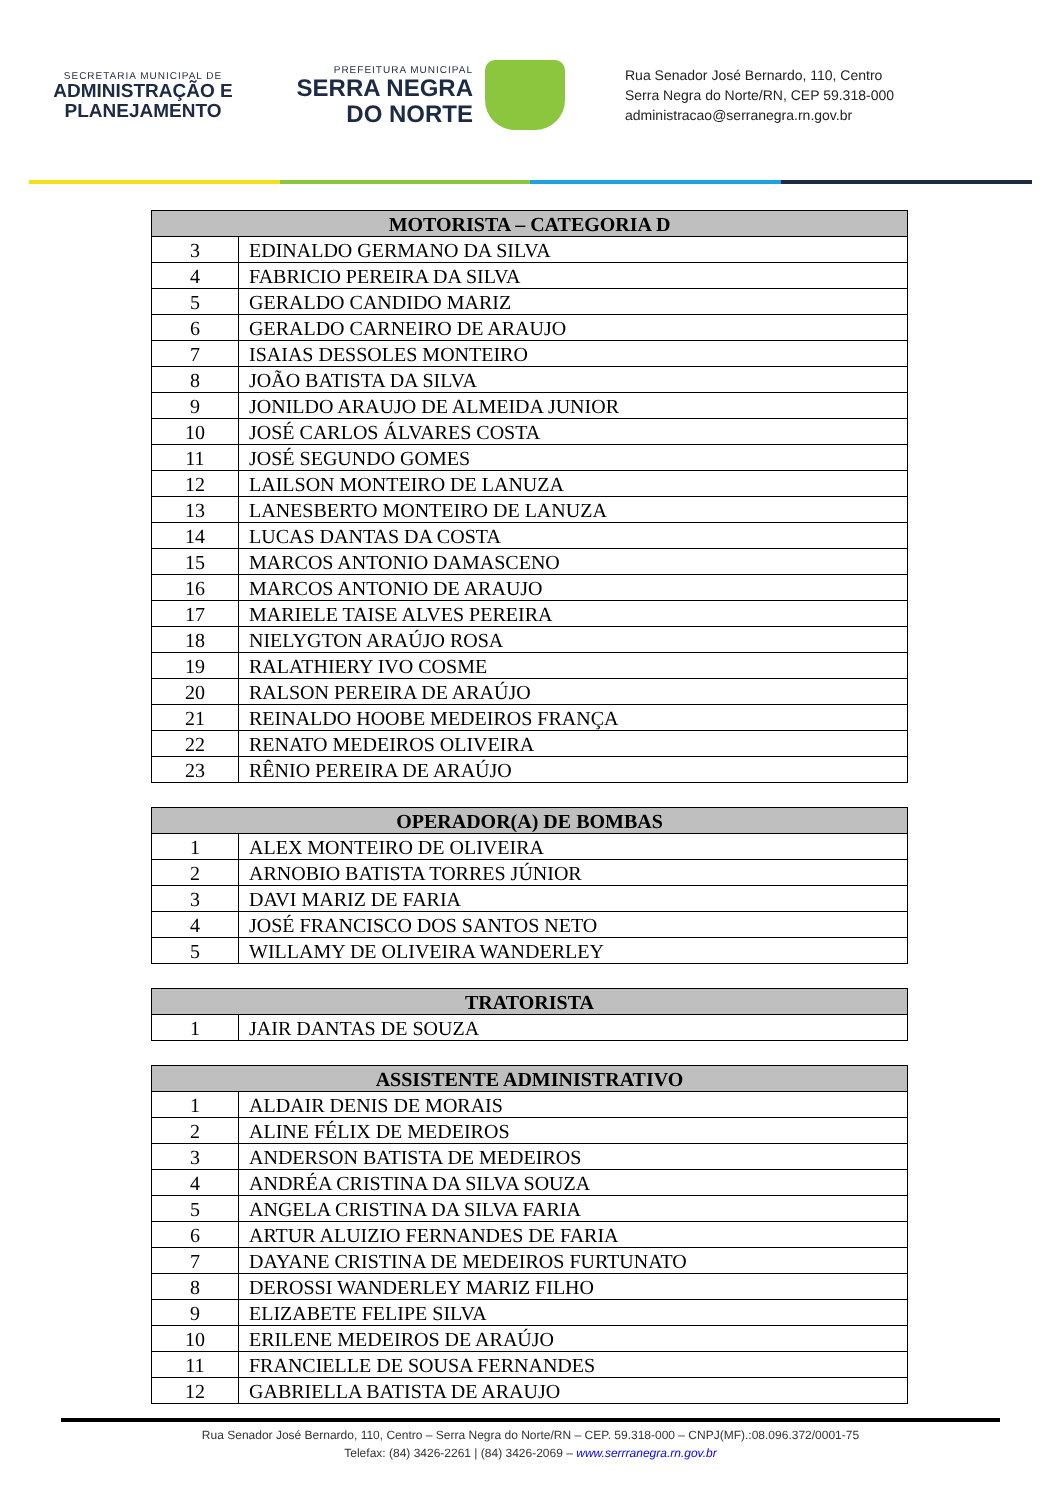SECRETARIA MUNICIPAL DE
ADMINISTRAÇÃO E
PLANEJAMENTO
PREFEITURA MUNICIPAL
SERRA NEGRA
DO NORTE
Rua Senador José Bernardo, 110, Centro
Serra Negra do Norte/RN, CEP 59.318-000
administracao@serranegra.rn.gov.br
| MOTORISTA – CATEGORIA D | |
| --- | --- |
| 3 | EDINALDO GERMANO DA SILVA |
| 4 | FABRICIO PEREIRA DA SILVA |
| 5 | GERALDO CANDIDO MARIZ |
| 6 | GERALDO CARNEIRO DE ARAUJO |
| 7 | ISAIAS DESSOLES MONTEIRO |
| 8 | JOÃO BATISTA DA SILVA |
| 9 | JONILDO ARAUJO DE ALMEIDA JUNIOR |
| 10 | JOSÉ CARLOS ÁLVARES COSTA |
| 11 | JOSÉ SEGUNDO GOMES |
| 12 | LAILSON MONTEIRO DE LANUZA |
| 13 | LANESBERTO MONTEIRO DE LANUZA |
| 14 | LUCAS DANTAS DA COSTA |
| 15 | MARCOS ANTONIO DAMASCENO |
| 16 | MARCOS ANTONIO DE ARAUJO |
| 17 | MARIELE TAISE ALVES PEREIRA |
| 18 | NIELYGTON ARAÚJO ROSA |
| 19 | RALATHIERY IVO COSME |
| 20 | RALSON PEREIRA DE ARAÚJO |
| 21 | REINALDO HOOBE MEDEIROS FRANÇA |
| 22 | RENATO MEDEIROS OLIVEIRA |
| 23 | RÊNIO PEREIRA DE ARAÚJO |
| OPERADOR(A) DE BOMBAS | |
| --- | --- |
| 1 | ALEX MONTEIRO DE OLIVEIRA |
| 2 | ARNOBIO BATISTA TORRES JÚNIOR |
| 3 | DAVI MARIZ DE FARIA |
| 4 | JOSÉ FRANCISCO DOS SANTOS NETO |
| 5 | WILLAMY DE OLIVEIRA WANDERLEY |
| TRATORISTA | |
| --- | --- |
| 1 | JAIR DANTAS DE SOUZA |
| ASSISTENTE ADMINISTRATIVO | |
| --- | --- |
| 1 | ALDAIR DENIS DE MORAIS |
| 2 | ALINE FÉLIX DE MEDEIROS |
| 3 | ANDERSON BATISTA DE MEDEIROS |
| 4 | ANDRÉA CRISTINA DA SILVA SOUZA |
| 5 | ANGELA CRISTINA DA SILVA FARIA |
| 6 | ARTUR ALUIZIO FERNANDES DE FARIA |
| 7 | DAYANE CRISTINA DE MEDEIROS FURTUNATO |
| 8 | DEROSSI WANDERLEY MARIZ FILHO |
| 9 | ELIZABETE FELIPE SILVA |
| 10 | ERILENE MEDEIROS DE ARAÚJO |
| 11 | FRANCIELLE DE SOUSA FERNANDES |
| 12 | GABRIELLA BATISTA DE ARAUJO |
Rua Senador José Bernardo, 110, Centro – Serra Negra do Norte/RN – CEP. 59.318-000 – CNPJ(MF).:08.096.372/0001-75
Telefax: (84) 3426-2261 | (84) 3426-2069 – www.serrranegra.rn.gov.br